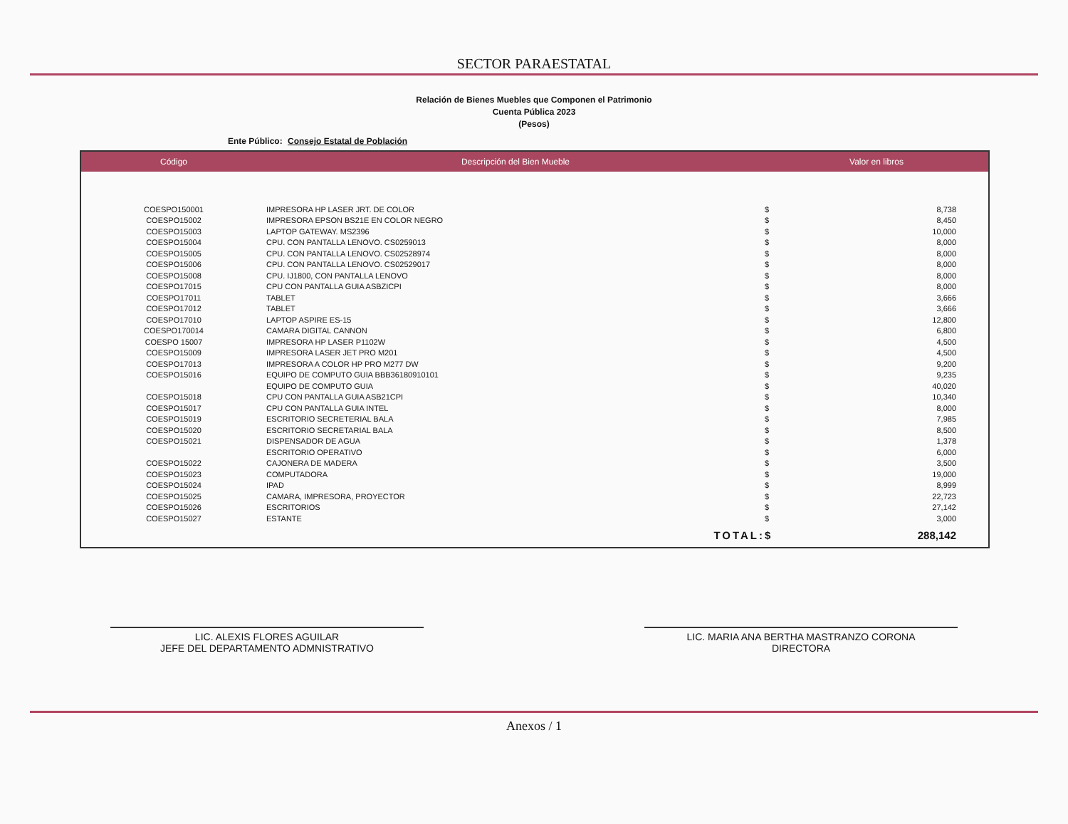SECTOR PARAESTATAL
Relación de Bienes Muebles que Componen el Patrimonio
Cuenta Pública 2023
(Pesos)
Ente Público: Consejo Estatal de Población
| Código | Descripción del Bien Mueble | Valor en libros | |
| --- | --- | --- | --- |
| COESPO150001 | IMPRESORA HP LASER JRT. DE COLOR | $ | 8,738 |
| COESPO15002 | IMPRESORA EPSON BS21E EN COLOR NEGRO | $ | 8,450 |
| COESPO15003 | LAPTOP GATEWAY. MS2396 | $ | 10,000 |
| COESPO15004 | CPU. CON PANTALLA LENOVO. CS0259013 | $ | 8,000 |
| COESPO15005 | CPU. CON PANTALLA LENOVO. CS02528974 | $ | 8,000 |
| COESPO15006 | CPU. CON PANTALLA LENOVO. CS02529017 | $ | 8,000 |
| COESPO15008 | CPU. IJ1800, CON PANTALLA LENOVO | $ | 8,000 |
| COESPO17015 | CPU CON PANTALLA GUIA ASBZICPI | $ | 8,000 |
| COESPO17011 | TABLET | $ | 3,666 |
| COESPO17012 | TABLET | $ | 3,666 |
| COESPO17010 | LAPTOP ASPIRE ES-15 | $ | 12,800 |
| COESPO170014 | CAMARA DIGITAL CANNON | $ | 6,800 |
| COESPO 15007 | IMPRESORA HP LASER P1102W | $ | 4,500 |
| COESPO15009 | IMPRESORA LASER JET PRO M201 | $ | 4,500 |
| COESPO17013 | IMPRESORA A COLOR HP PRO M277 DW | $ | 9,200 |
| COESPO15016 | EQUIPO DE COMPUTO GUIA BBB36180910101 | $ | 9,235 |
| | EQUIPO DE COMPUTO GUIA | $ | 40,020 |
| COESPO15018 | CPU CON PANTALLA GUIA ASB21CPI | $ | 10,340 |
| COESPO15017 | CPU CON PANTALLA GUIA INTEL | $ | 8,000 |
| COESPO15019 | ESCRITORIO SECRETERIAL BALA | $ | 7,985 |
| COESPO15020 | ESCRITORIO SECRETARIAL BALA | $ | 8,500 |
| COESPO15021 | DISPENSADOR DE AGUA | $ | 1,378 |
| | ESCRITORIO OPERATIVO | $ | 6,000 |
| COESPO15022 | CAJONERA DE MADERA | $ | 3,500 |
| COESPO15023 | COMPUTADORA | $ | 19,000 |
| COESPO15024 | IPAD | $ | 8,999 |
| COESPO15025 | CAMARA, IMPRESORA, PROYECTOR | $ | 22,723 |
| COESPO15026 | ESCRITORIOS | $ | 27,142 |
| COESPO15027 | ESTANTE | $ | 3,000 |
| | TOTAL: | $ | 288,142 |
LIC. ALEXIS FLORES AGUILAR
JEFE DEL DEPARTAMENTO ADMNISTRATIVO
LIC. MARIA ANA BERTHA MASTRANZO CORONA
DIRECTORA
Anexos / 1